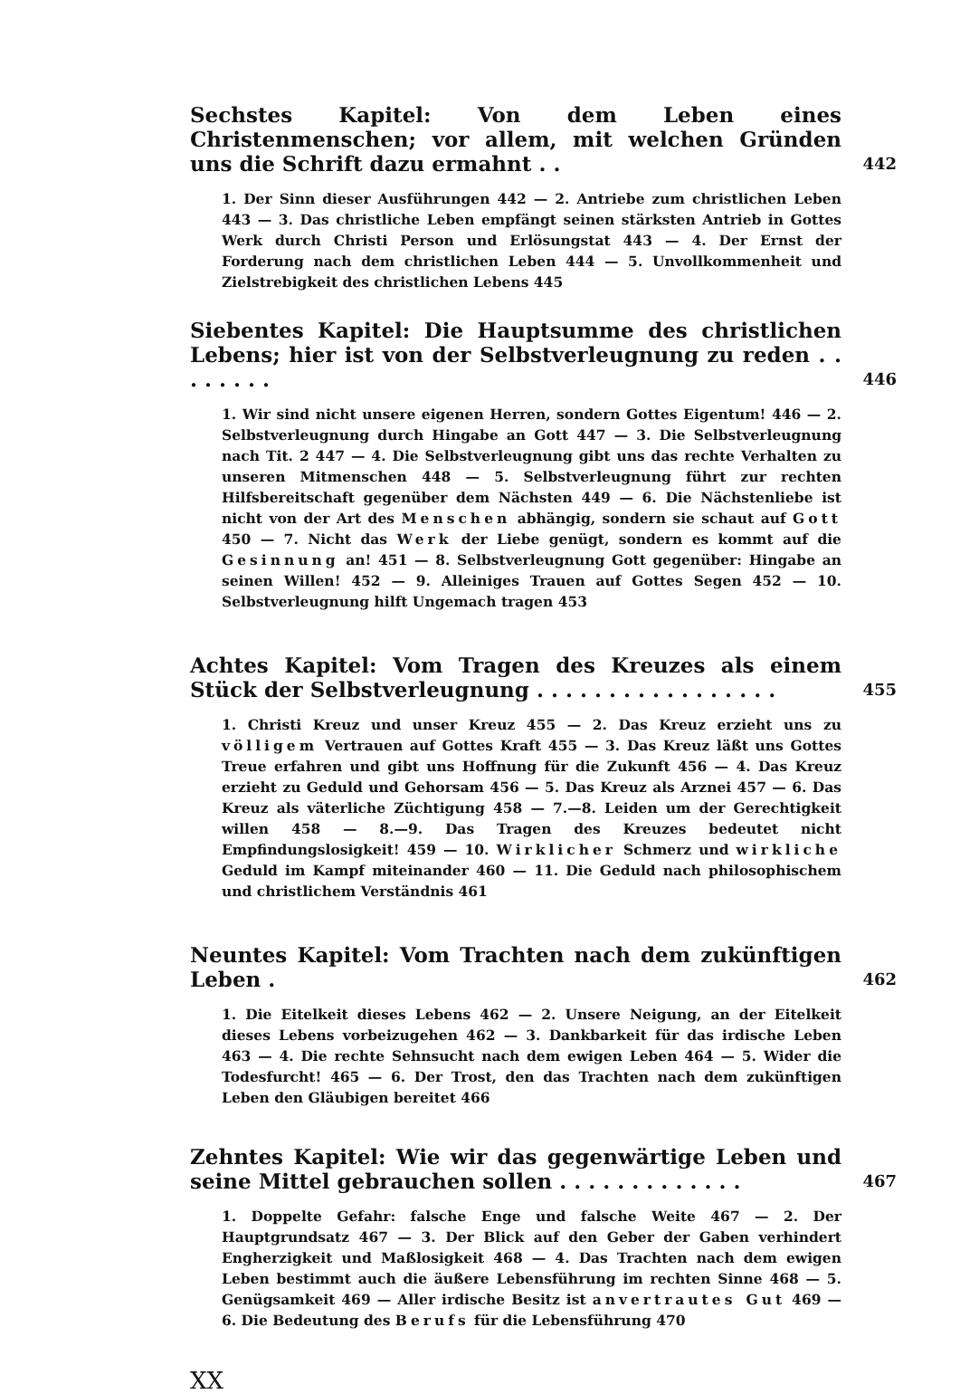Sechstes Kapitel: Von dem Leben eines Christenmenschen; vor allem, mit welchen Gründen uns die Schrift dazu ermahnt . .
442
1. Der Sinn dieser Ausführungen 442 — 2. Antriebe zum christlichen Leben 443 — 3. Das christliche Leben empfängt seinen stärksten Antrieb in Gottes Werk durch Christi Person und Erlösungstat 443 — 4. Der Ernst der Forderung nach dem christlichen Leben 444 — 5. Unvollkommenheit und Zielstrebigkeit des christlichen Lebens 445
Siebentes Kapitel: Die Hauptsumme des christlichen Lebens; hier ist von der Selbstverleugnung zu reden . . . . . . . .
446
1. Wir sind nicht unsere eigenen Herren, sondern Gottes Eigentum! 446 — 2. Selbstverleugnung durch Hingabe an Gott 447 — 3. Die Selbstverleugnung nach Tit. 2 447 — 4. Die Selbstverleugnung gibt uns das rechte Verhalten zu unseren Mitmenschen 448 — 5. Selbstverleugnung führt zur rechten Hilfsbereitschaft gegenüber dem Nächsten 449 — 6. Die Nächstenliebe ist nicht von der Art des Menschen abhängig, sondern sie schaut auf Gott 450 — 7. Nicht das Werk der Liebe genügt, sondern es kommt auf die Gesinnung an! 451 — 8. Selbstverleugnung Gott gegenüber: Hingabe an seinen Willen! 452 — 9. Alleiniges Trauen auf Gottes Segen 452 — 10. Selbstverleugnung hilft Ungemach tragen 453
Achtes Kapitel: Vom Tragen des Kreuzes als einem Stück der Selbstverleugnung . . . . . . . . . . . . . . . . .
455
1. Christi Kreuz und unser Kreuz 455 — 2. Das Kreuz erzieht uns zu völligem Vertrauen auf Gottes Kraft 455 — 3. Das Kreuz läßt uns Gottes Treue erfahren und gibt uns Hoffnung für die Zukunft 456 — 4. Das Kreuz erzieht zu Geduld und Gehorsam 456 — 5. Das Kreuz als Arznei 457 — 6. Das Kreuz als väterliche Züchtigung 458 — 7.—8. Leiden um der Gerechtigkeit willen 458 — 8.—9. Das Tragen des Kreuzes bedeutet nicht Empfindungslosigkeit! 459 — 10. Wirklicher Schmerz und wirkliche Geduld im Kampf miteinander 460 — 11. Die Geduld nach philosophischem und christlichem Verständnis 461
Neuntes Kapitel: Vom Trachten nach dem zukünftigen Leben .
462
1. Die Eitelkeit dieses Lebens 462 — 2. Unsere Neigung, an der Eitelkeit dieses Lebens vorbeizugehen 462 — 3. Dankbarkeit für das irdische Leben 463 — 4. Die rechte Sehnsucht nach dem ewigen Leben 464 — 5. Wider die Todesfurcht! 465 — 6. Der Trost, den das Trachten nach dem zukünftigen Leben den Gläubigen bereitet 466
Zehntes Kapitel: Wie wir das gegenwärtige Leben und seine Mittel gebrauchen sollen . . . . . . . . . . . . .
467
1. Doppelte Gefahr: falsche Enge und falsche Weite 467 — 2. Der Hauptgrundsatz 467 — 3. Der Blick auf den Geber der Gaben verhindert Engherzigkeit und Maßlosigkeit 468 — 4. Das Trachten nach dem ewigen Leben bestimmt auch die äußere Lebensführung im rechten Sinne 468 — 5. Genügsamkeit 469 — Aller irdische Besitz ist anvertrautes Gut 469 — 6. Die Bedeutung des Berufs für die Lebensführung 470
XX